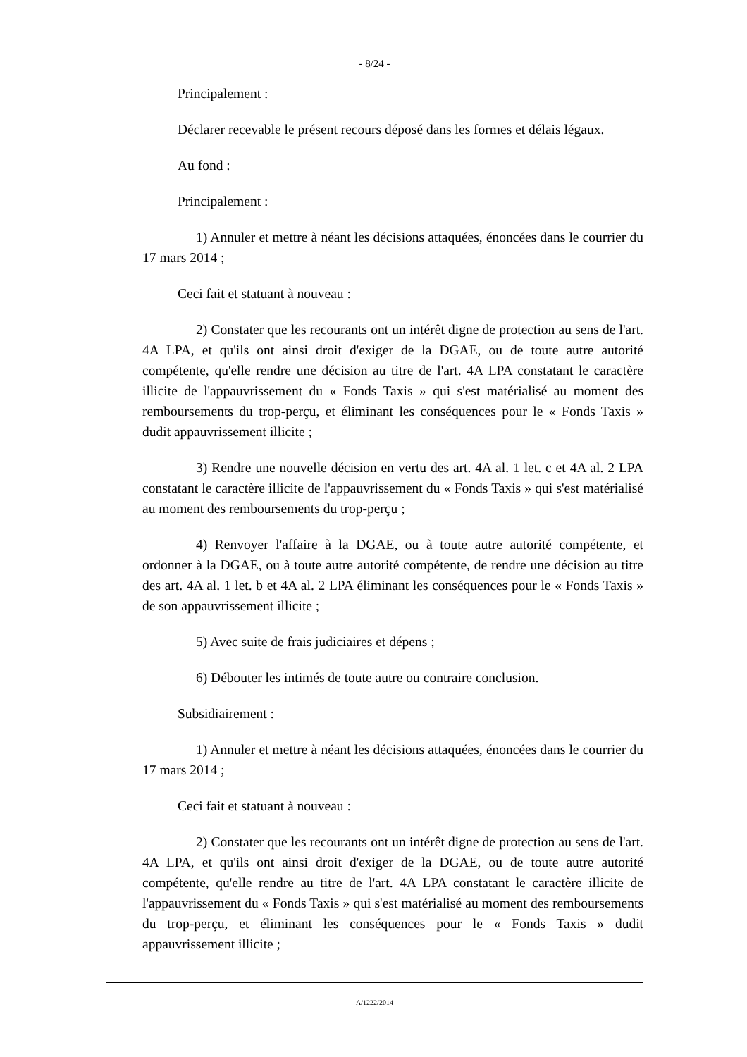- 8/24 -
Principalement :
Déclarer recevable le présent recours déposé dans les formes et délais légaux.
Au fond :
Principalement :
1) Annuler et mettre à néant les décisions attaquées, énoncées dans le courrier du 17 mars 2014 ;
Ceci fait et statuant à nouveau :
2) Constater que les recourants ont un intérêt digne de protection au sens de l'art. 4A LPA, et qu'ils ont ainsi droit d'exiger de la DGAE, ou de toute autre autorité compétente, qu'elle rendre une décision au titre de l'art. 4A LPA constatant le caractère illicite de l'appauvrissement du « Fonds Taxis » qui s'est matérialisé au moment des remboursements du trop-perçu, et éliminant les conséquences pour le « Fonds Taxis » dudit appauvrissement illicite ;
3) Rendre une nouvelle décision en vertu des art. 4A al. 1 let. c et 4A al. 2 LPA constatant le caractère illicite de l'appauvrissement du « Fonds Taxis » qui s'est matérialisé au moment des remboursements du trop-perçu ;
4) Renvoyer l'affaire à la DGAE, ou à toute autre autorité compétente, et ordonner à la DGAE, ou à toute autre autorité compétente, de rendre une décision au titre des art. 4A al. 1 let. b et 4A al. 2 LPA éliminant les conséquences pour le « Fonds Taxis » de son appauvrissement illicite ;
5) Avec suite de frais judiciaires et dépens ;
6) Débouter les intimés de toute autre ou contraire conclusion.
Subsidiairement :
1) Annuler et mettre à néant les décisions attaquées, énoncées dans le courrier du 17 mars 2014 ;
Ceci fait et statuant à nouveau :
2) Constater que les recourants ont un intérêt digne de protection au sens de l'art. 4A LPA, et qu'ils ont ainsi droit d'exiger de la DGAE, ou de toute autre autorité compétente, qu'elle rendre au titre de l'art. 4A LPA constatant le caractère illicite de l'appauvrissement du « Fonds Taxis » qui s'est matérialisé au moment des remboursements du trop-perçu, et éliminant les conséquences pour le « Fonds Taxis » dudit appauvrissement illicite ;
A/1222/2014